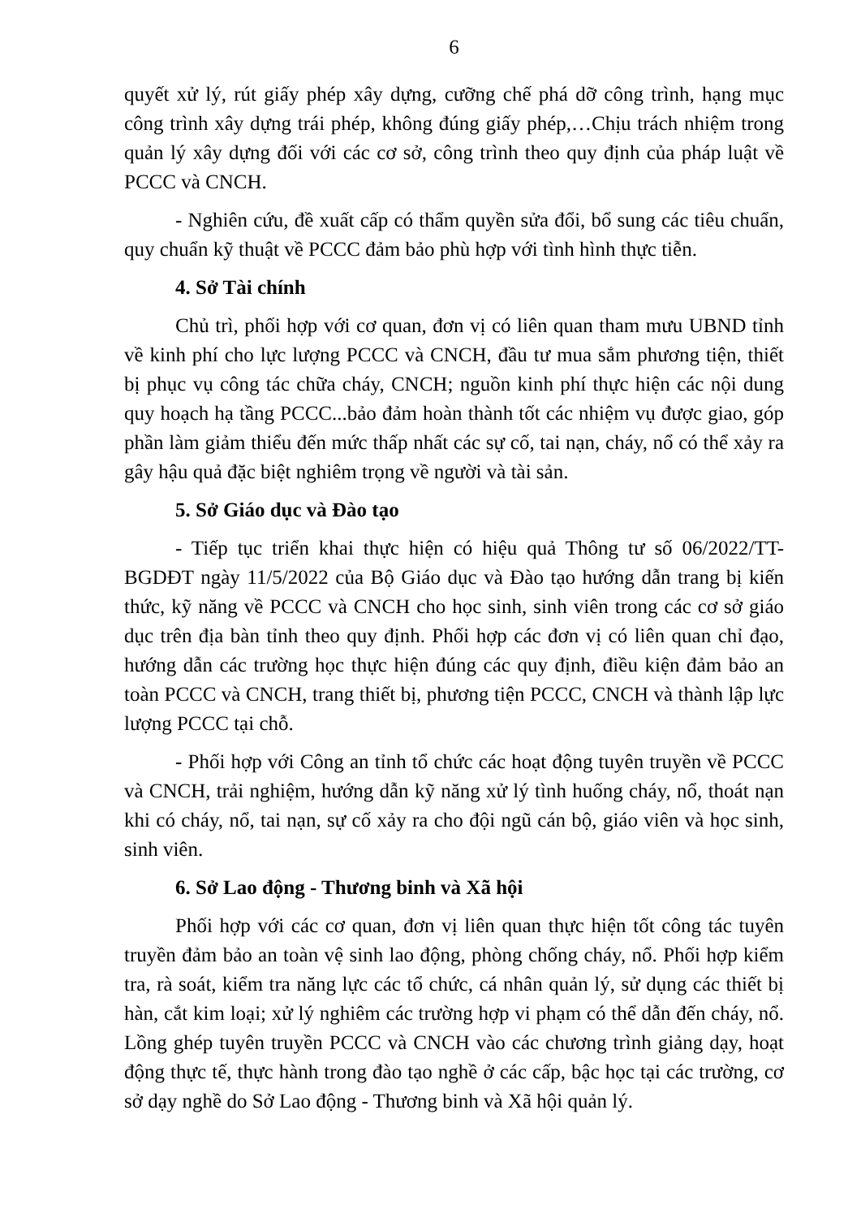6
quyết xử lý, rút giấy phép xây dựng, cưỡng chế phá dỡ công trình, hạng mục công trình xây dựng trái phép, không đúng giấy phép,…Chịu trách nhiệm trong quản lý xây dựng đối với các cơ sở, công trình theo quy định của pháp luật về PCCC và CNCH.
- Nghiên cứu, đề xuất cấp có thẩm quyền sửa đổi, bổ sung các tiêu chuẩn, quy chuẩn kỹ thuật về PCCC đảm bảo phù hợp với tình hình thực tiễn.
4. Sở Tài chính
Chủ trì, phối hợp với cơ quan, đơn vị có liên quan tham mưu UBND tỉnh về kinh phí cho lực lượng PCCC và CNCH, đầu tư mua sắm phương tiện, thiết bị phục vụ công tác chữa cháy, CNCH; nguồn kinh phí thực hiện các nội dung quy hoạch hạ tầng PCCC...bảo đảm hoàn thành tốt các nhiệm vụ được giao, góp phần làm giảm thiểu đến mức thấp nhất các sự cố, tai nạn, cháy, nổ có thể xảy ra gây hậu quả đặc biệt nghiêm trọng về người và tài sản.
5. Sở Giáo dục và Đào tạo
- Tiếp tục triển khai thực hiện có hiệu quả Thông tư số 06/2022/TT-BGDĐT ngày 11/5/2022 của Bộ Giáo dục và Đào tạo hướng dẫn trang bị kiến thức, kỹ năng về PCCC và CNCH cho học sinh, sinh viên trong các cơ sở giáo dục trên địa bàn tỉnh theo quy định. Phối hợp các đơn vị có liên quan chỉ đạo, hướng dẫn các trường học thực hiện đúng các quy định, điều kiện đảm bảo an toàn PCCC và CNCH, trang thiết bị, phương tiện PCCC, CNCH và thành lập lực lượng PCCC tại chỗ.
- Phối hợp với Công an tỉnh tổ chức các hoạt động tuyên truyền về PCCC và CNCH, trải nghiệm, hướng dẫn kỹ năng xử lý tình huống cháy, nổ, thoát nạn khi có cháy, nổ, tai nạn, sự cố xảy ra cho đội ngũ cán bộ, giáo viên và học sinh, sinh viên.
6. Sở Lao động - Thương binh và Xã hội
Phối hợp với các cơ quan, đơn vị liên quan thực hiện tốt công tác tuyên truyền đảm bảo an toàn vệ sinh lao động, phòng chống cháy, nổ. Phối hợp kiểm tra, rà soát, kiểm tra năng lực các tổ chức, cá nhân quản lý, sử dụng các thiết bị hàn, cắt kim loại; xử lý nghiêm các trường hợp vi phạm có thể dẫn đến cháy, nổ. Lồng ghép tuyên truyền PCCC và CNCH vào các chương trình giảng dạy, hoạt động thực tế, thực hành trong đào tạo nghề ở các cấp, bậc học tại các trường, cơ sở dạy nghề do Sở Lao động - Thương binh và Xã hội quản lý.